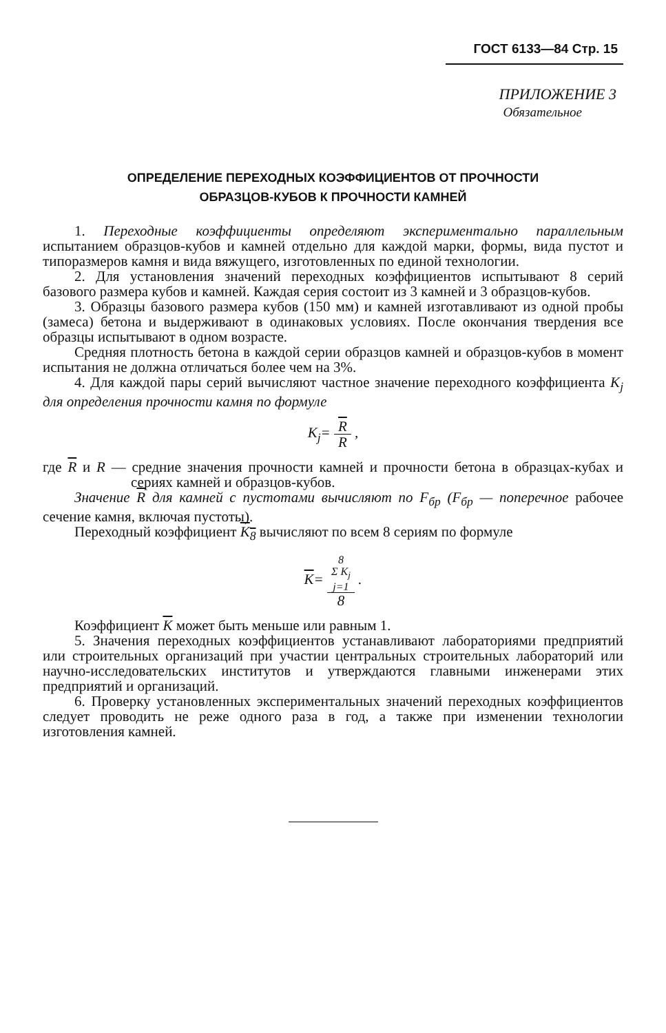ГОСТ 6133—84 Стр. 15
ПРИЛОЖЕНИЕ 3
Обязательное
ОПРЕДЕЛЕНИЕ ПЕРЕХОДНЫХ КОЭФФИЦИЕНТОВ ОТ ПРОЧНОСТИ
ОБРАЗЦОВ-КУБОВ К ПРОЧНОСТИ КАМНЕЙ
1. Переходные коэффициенты определяют экспериментально параллельным испытанием образцов-кубов и камней отдельно для каждой марки, формы, вида пустот и типоразмеров камня и вида вяжущего, изготовленных по единой технологии.
2. Для установления значений переходных коэффициентов испытывают 8 серий базового размера кубов и камней. Каждая серия состоит из 3 камней и 3 образцов-кубов.
3. Образцы базового размера кубов (150 мм) и камней изготавливают из одной пробы (замеса) бетона и выдерживают в одинаковых условиях. После окончания твердения все образцы испытывают в одном возрасте.
Средняя плотность бетона в каждой серии образцов камней и образцов-кубов в момент испытания не должна отличаться более чем на 3%.
4. Для каждой пары серий вычисляют частное значение переходного коэффициента K<sub>j</sub> для определения прочности камня по формуле
K<sub>j</sub>=
R
R
,
где R и R — средние значения прочности камней и прочности бетона в образцах-кубах и сериях камней и образцов-кубов.
Значение R для камней с пустотами вычисляют по F<sub>бр</sub> (F<sub>бр</sub> — поперечное рабочее сечение камня, включая пустоты).
Переходный коэффициент K<sub>8</sub> вычисляют по всем 8 сериям по формуле
K=
8
Σ K<sub>j</sub>
j=1
8
.
Коэффициент K может быть меньше или равным 1.
5. Значения переходных коэффициентов устанавливают лабораториями предприятий или строительных организаций при участии центральных строительных лабораторий или научно-исследовательских институтов и утверждаются главными инженерами этих предприятий и организаций.
6. Проверку установленных экспериментальных значений переходных коэффициентов следует проводить не реже одного раза в год, а также при изменении технологии изготовления камней.